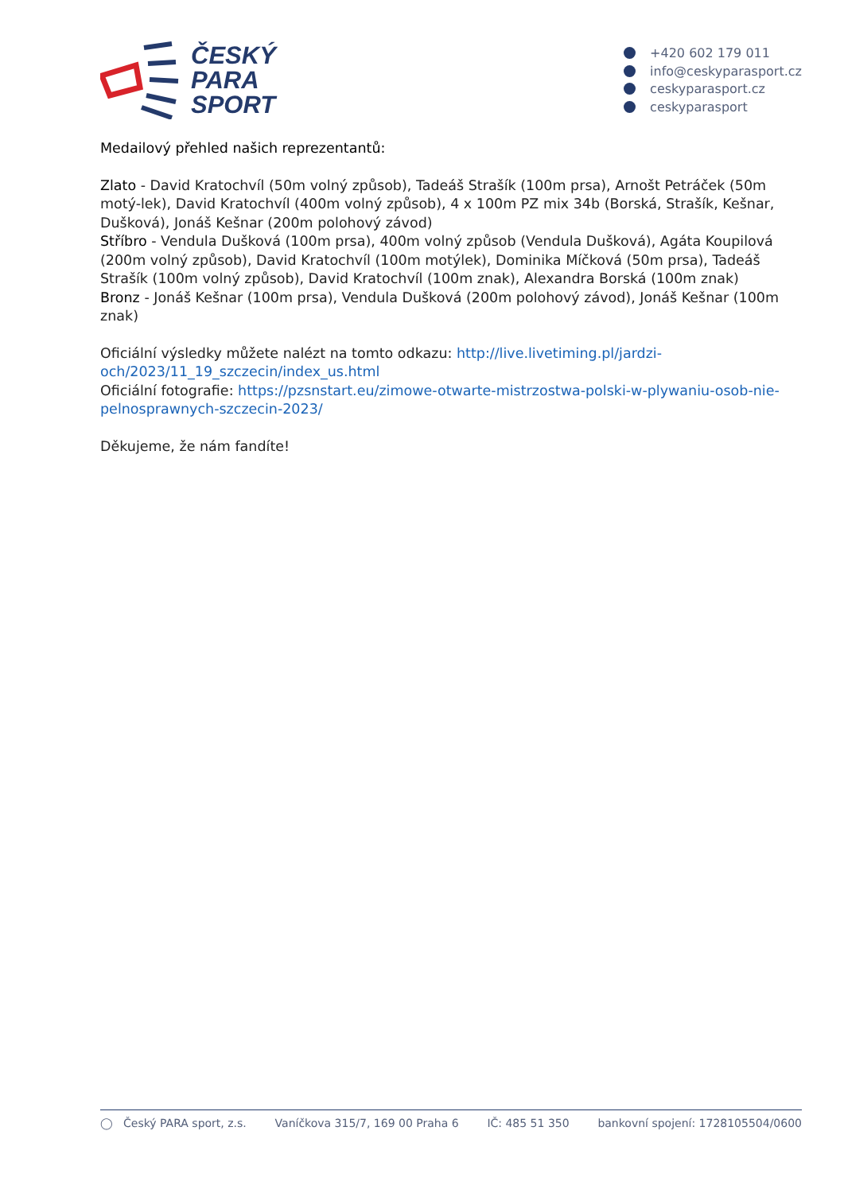ČESKÝ
PARA
SPORT
+420 602 179 011
info@ceskyparasport.cz
ceskyparasport.cz
ceskyparasport
Medailový přehled našich reprezentantů:
Zlato - David Kratochvíl (50m volný způsob), Tadeáš Strašík (100m prsa), Arnošt Petráček (50m motý-lek), David Kratochvíl (400m volný způsob), 4 x 100m PZ mix 34b (Borská, Strašík, Kešnar, Dušková), Jonáš Kešnar (200m polohový závod)
Stříbro - Vendula Dušková (100m prsa), 400m volný způsob (Vendula Dušková), Agáta Koupilová (200m volný způsob), David Kratochvíl (100m motýlek), Dominika Míčková (50m prsa), Tadeáš Strašík (100m volný způsob), David Kratochvíl (100m znak), Alexandra Borská (100m znak)
Bronz - Jonáš Kešnar (100m prsa), Vendula Dušková (200m polohový závod), Jonáš Kešnar (100m znak)
Oficiální výsledky můžete nalézt na tomto odkazu: http://live.livetiming.pl/jardzi-och/2023/11_19_szczecin/index_us.html
Oficiální fotografie: https://pzsnstart.eu/zimowe-otwarte-mistrzostwa-polski-w-plywaniu-osob-nie-pelnosprawnych-szczecin-2023/
Děkujeme, že nám fandíte!
◯ Český PARA sport, z.s. Vaníčkova 315/7, 169 00 Praha 6
IČ: 485 51 350 bankovní spojení: 1728105504/0600